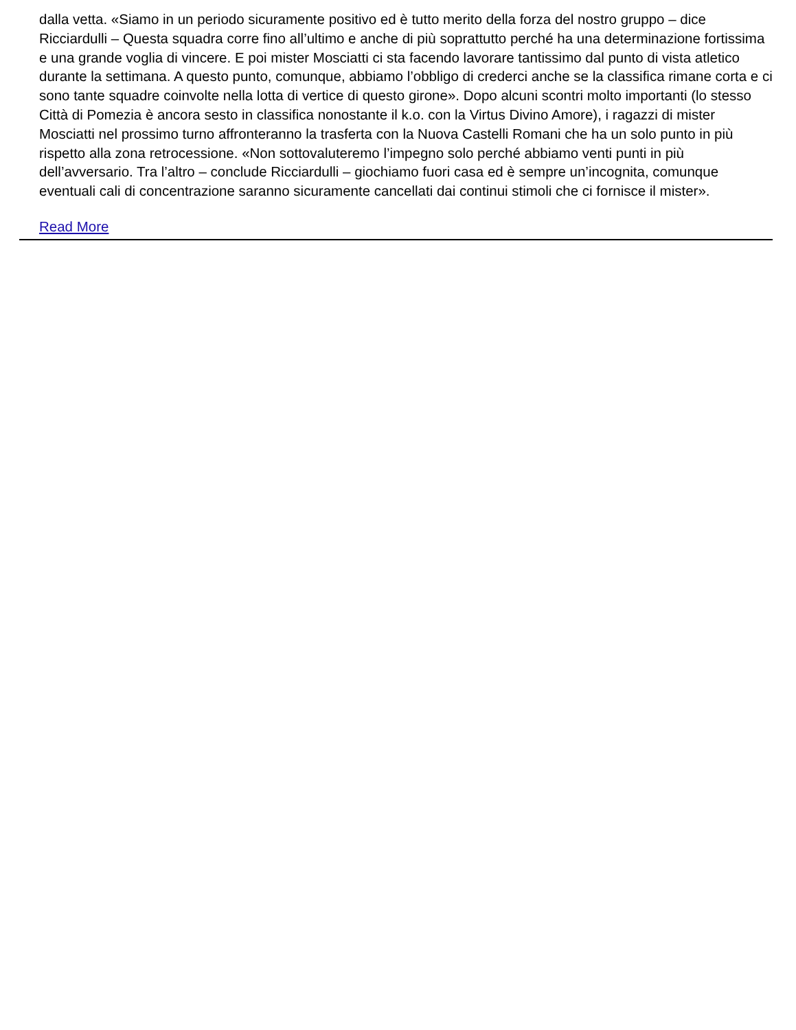dalla vetta. «Siamo in un periodo sicuramente positivo ed è tutto merito della forza del nostro gruppo – dice Ricciardulli – Questa squadra corre fino all’ultimo e anche di più soprattutto perché ha una determinazione fortissima e una grande voglia di vincere. E poi mister Mosciatti ci sta facendo lavorare tantissimo dal punto di vista atletico durante la settimana. A questo punto, comunque, abbiamo l’obbligo di crederci anche se la classifica rimane corta e ci sono tante squadre coinvolte nella lotta di vertice di questo girone». Dopo alcuni scontri molto importanti (lo stesso Città di Pomezia è ancora sesto in classifica nonostante il k.o. con la Virtus Divino Amore), i ragazzi di mister Mosciatti nel prossimo turno affronteranno la trasferta con la Nuova Castelli Romani che ha un solo punto in più rispetto alla zona retrocessione. «Non sottovaluteremo l’impegno solo perché abbiamo venti punti in più dell’avversario. Tra l’altro – conclude Ricciardulli – giochiamo fuori casa ed è sempre un’incognita, comunque eventuali cali di concentrazione saranno sicuramente cancellati dai continui stimoli che ci fornisce il mister».
Read More